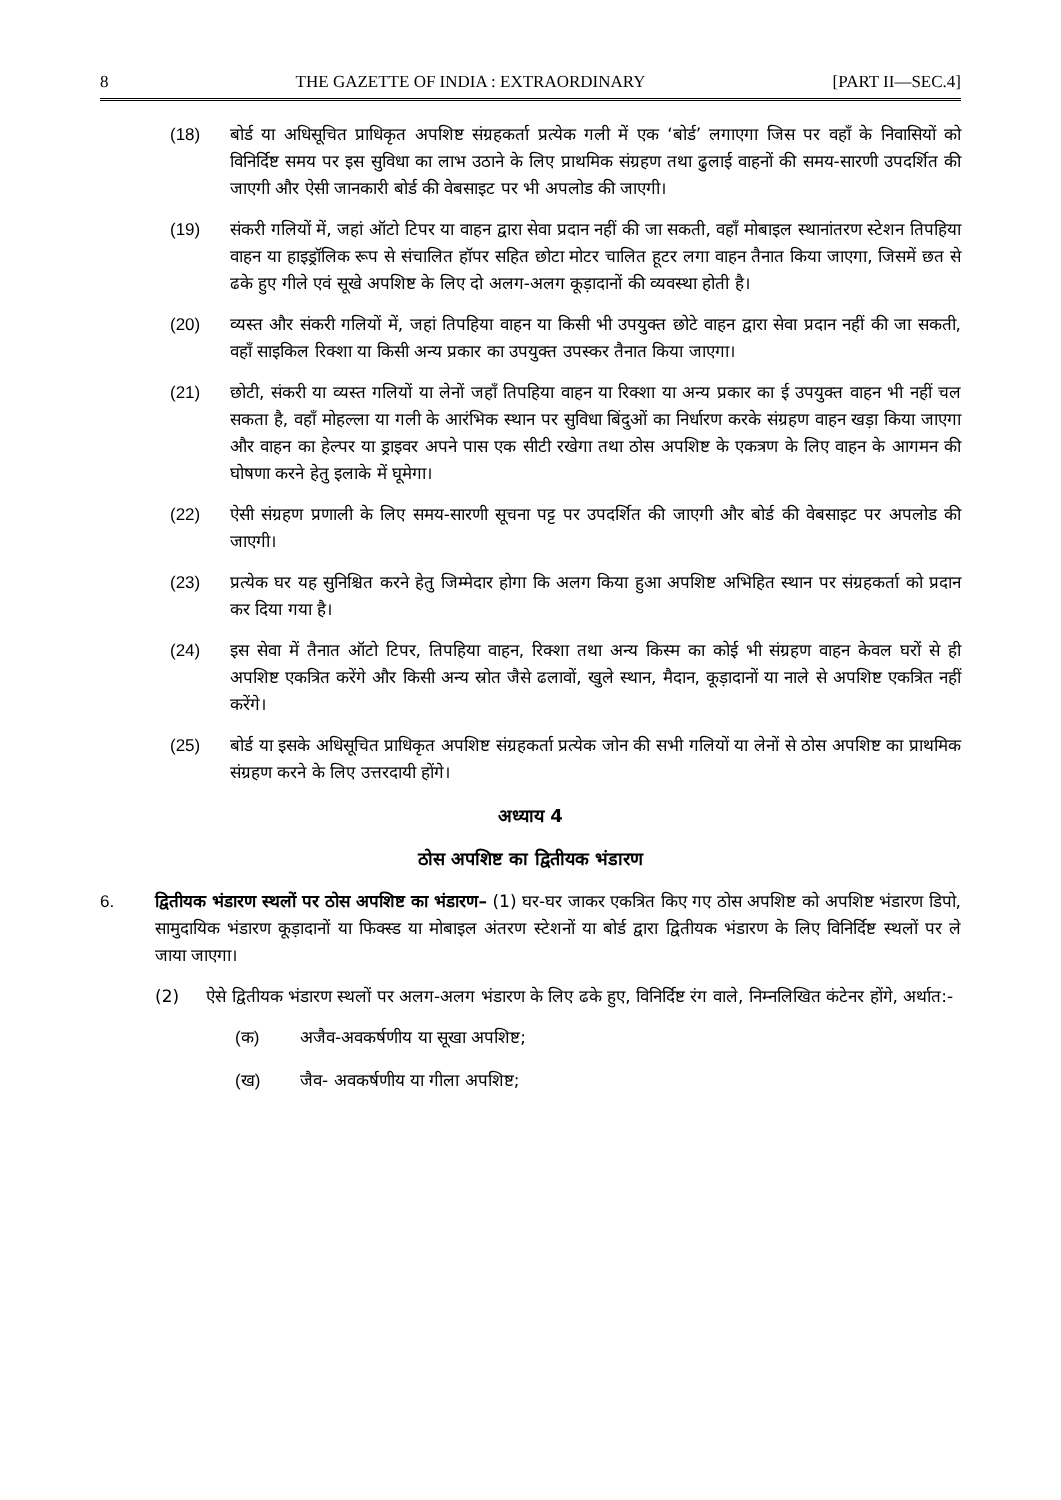8 THE GAZETTE OF INDIA : EXTRAORDINARY [PART II—SEC.4]
(18) बोर्ड या अधिसूचित प्राधिकृत अपशिष्ट संग्रहकर्ता प्रत्येक गली में एक ‘बोर्ड’ लगाएगा जिस पर वहाँ के निवासियों को विनिर्दिष्ट समय पर इस सुविधा का लाभ उठाने के लिए प्राथमिक संग्रहण तथा ढुलाई वाहनों की समय-सारणी उपदर्शित की जाएगी और ऐसी जानकारी बोर्ड की वेबसाइट पर भी अपलोड की जाएगी।
(19) संकरी गलियों में, जहां ऑटो टिपर या वाहन द्वारा सेवा प्रदान नहीं की जा सकती, वहाँ मोबाइल स्थानांतरण स्टेशन तिपहिया वाहन या हाइड्रॉलिक रूप से संचालित हॉपर सहित छोटा मोटर चालित हूटर लगा वाहन तैनात किया जाएगा, जिसमें छत से ढके हुए गीले एवं सूखे अपशिष्ट के लिए दो अलग-अलग कूड़ादानों की व्यवस्था होती है।
(20) व्यस्त और संकरी गलियों में, जहां तिपहिया वाहन या किसी भी उपयुक्त छोटे वाहन द्वारा सेवा प्रदान नहीं की जा सकती, वहाँ साइकिल रिक्शा या किसी अन्य प्रकार का उपयुक्त उपस्कर तैनात किया जाएगा।
(21) छोटी, संकरी या व्यस्त गलियों या लेनों जहाँ तिपहिया वाहन या रिक्शा या अन्य प्रकार का ई उपयुक्त वाहन भी नहीं चल सकता है, वहाँ मोहल्ला या गली के आरंभिक स्थान पर सुविधा बिंदुओं का निर्धारण करके संग्रहण वाहन खड़ा किया जाएगा और वाहन का हेल्पर या ड्राइवर अपने पास एक सीटी रखेगा तथा ठोस अपशिष्ट के एकत्रण के लिए वाहन के आगमन की घोषणा करने हेतु इलाके में घूमेगा।
(22) ऐसी संग्रहण प्रणाली के लिए समय-सारणी सूचना पट्ट पर उपदर्शित की जाएगी और बोर्ड की वेबसाइट पर अपलोड की जाएगी।
(23) प्रत्येक घर यह सुनिश्चित करने हेतु जिम्मेदार होगा कि अलग किया हुआ अपशिष्ट अभिहित स्थान पर संग्रहकर्ता को प्रदान कर दिया गया है।
(24) इस सेवा में तैनात ऑटो टिपर, तिपहिया वाहन, रिक्शा तथा अन्य किस्म का कोई भी संग्रहण वाहन केवल घरों से ही अपशिष्ट एकत्रित करेंगे और किसी अन्य स्रोत जैसे ढलावों, खुले स्थान, मैदान, कूड़ादानों या नाले से अपशिष्ट एकत्रित नहीं करेंगे।
(25) बोर्ड या इसके अधिसूचित प्राधिकृत अपशिष्ट संग्रहकर्ता प्रत्येक जोन की सभी गलियों या लेनों से ठोस अपशिष्ट का प्राथमिक संग्रहण करने के लिए उत्तरदायी होंगे।
अध्याय 4
ठोस अपशिष्ट का द्वितीयक भंडारण
6. द्वितीयक भंडारण स्थलों पर ठोस अपशिष्ट का भंडारण– (1) घर-घर जाकर एकत्रित किए गए ठोस अपशिष्ट को अपशिष्ट भंडारण डिपो, सामुदायिक भंडारण कूड़ादानों या फिक्स्ड या मोबाइल अंतरण स्टेशनों या बोर्ड द्वारा द्वितीयक भंडारण के लिए विनिर्दिष्ट स्थलों पर ले जाया जाएगा।
(2) ऐसे द्वितीयक भंडारण स्थलों पर अलग-अलग भंडारण के लिए ढके हुए, विनिर्दिष्ट रंग वाले, निम्नलिखित कंटेनर होंगे, अर्थात:-
(क) अजैव-अवकर्षणीय या सूखा अपशिष्ट;
(ख) जैव- अवकर्षणीय या गीला अपशिष्ट;